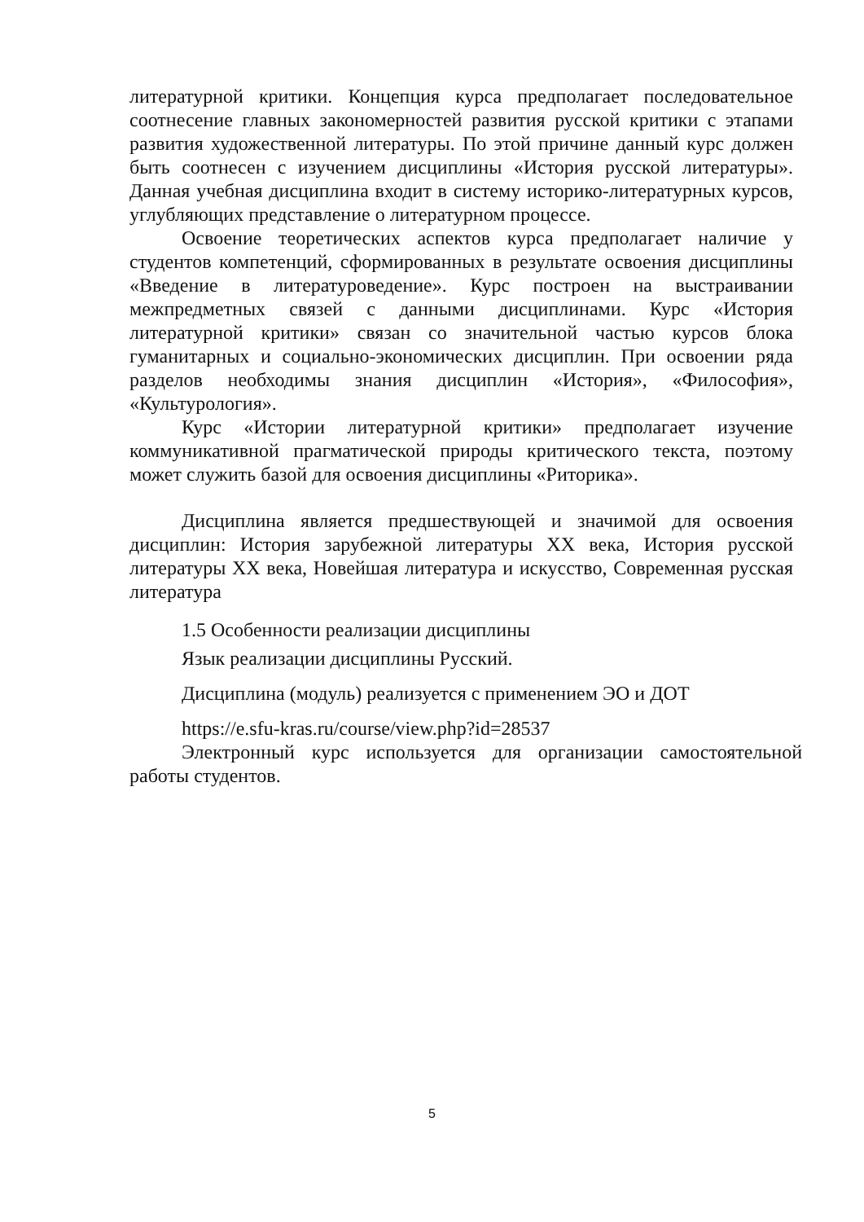литературной критики. Концепция курса предполагает последовательное соотнесение главных закономерностей развития русской критики с этапами развития художественной литературы. По этой причине данный курс должен быть соотнесен с изучением дисциплины «История русской литературы». Данная учебная дисциплина входит в систему историко-литературных курсов, углубляющих представление о литературном процессе.
Освоение теоретических аспектов курса предполагает наличие у студентов компетенций, сформированных в результате освоения дисциплины «Введение в литературоведение». Курс построен на выстраивании межпредметных связей с данными дисциплинами. Курс «История литературной критики» связан со значительной частью курсов блока гуманитарных и социально-экономических дисциплин. При освоении ряда разделов необходимы знания дисциплин «История», «Философия», «Культурология».
Курс «Истории литературной критики» предполагает изучение коммуникативной прагматической природы критического текста, поэтому может служить базой для освоения дисциплины «Риторика».
Дисциплина является предшествующей и значимой для освоения дисциплин: История зарубежной литературы XX века, История русской литературы XX века, Новейшая литература и искусство, Современная русская литература
1.5 Особенности реализации дисциплины
Язык реализации дисциплины Русский.
Дисциплина (модуль) реализуется с применением ЭО и ДОТ
https://e.sfu-kras.ru/course/view.php?id=28537
Электронный курс используется для организации самостоятельной работы студентов.
5